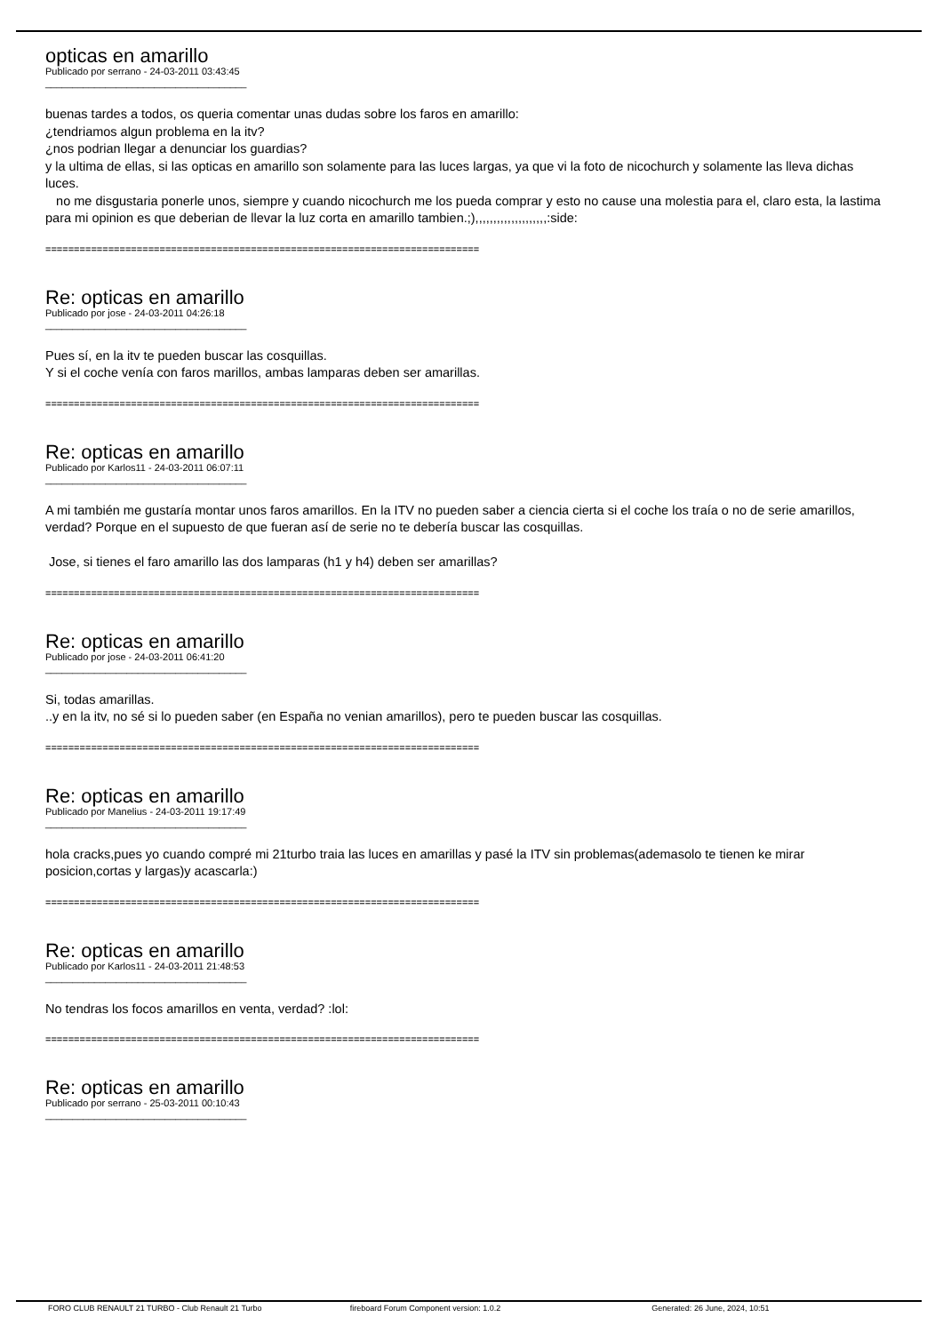opticas en amarillo
Publicado por serrano - 24-03-2011 03:43:45
_____________________________________
buenas tardes a todos, os queria comentar unas dudas sobre los faros en amarillo:
¿tendriamos algun problema en la itv?
¿nos podrian llegar a denunciar los guardias?
y la ultima de ellas, si las opticas en amarillo son solamente para las luces largas, ya que vi la foto de nicochurch y solamente las lleva dichas luces.
no me disgustaria ponerle unos, siempre y cuando nicochurch me los pueda comprar y esto no cause una molestia para el, claro esta, la lastima para mi opinion es que deberian de llevar la luz corta en amarillo tambien.;),,,,,,,,,,,,,,,,,,,,:side:
============================================================================
Re: opticas en amarillo
Publicado por jose - 24-03-2011 04:26:18
_____________________________________
Pues sí, en la itv te pueden buscar las cosquillas.
Y si el coche venía con faros marillos, ambas lamparas deben ser amarillas.
============================================================================
Re: opticas en amarillo
Publicado por Karlos11 - 24-03-2011 06:07:11
_____________________________________
A mi también me gustaría montar unos faros amarillos. En la ITV no pueden saber a ciencia cierta si el coche los traía o no de serie amarillos, verdad? Porque en el supuesto de que fueran así de serie no te debería buscar las cosquillas.
Jose, si tienes el faro amarillo las dos lamparas (h1 y h4) deben ser amarillas?
============================================================================
Re: opticas en amarillo
Publicado por jose - 24-03-2011 06:41:20
_____________________________________
Si, todas amarillas.
..y en la itv, no sé si lo pueden saber (en España no venian amarillos), pero te pueden buscar las cosquillas.
============================================================================
Re: opticas en amarillo
Publicado por Manelius - 24-03-2011 19:17:49
_____________________________________
hola cracks,pues yo cuando compré mi 21turbo traia las luces en amarillas y pasé la ITV sin problemas(ademasolo te tienen ke mirar posicion,cortas y largas)y acascarla:)
============================================================================
Re: opticas en amarillo
Publicado por Karlos11 - 24-03-2011 21:48:53
_____________________________________
No tendras los focos amarillos en venta, verdad? :lol:
============================================================================
Re: opticas en amarillo
Publicado por serrano - 25-03-2011 00:10:43
_____________________________________
FORO CLUB RENAULT 21 TURBO - Club Renault 21 Turbo fireboard Forum Component version: 1.0.2 Generated: 26 June, 2024, 10:51